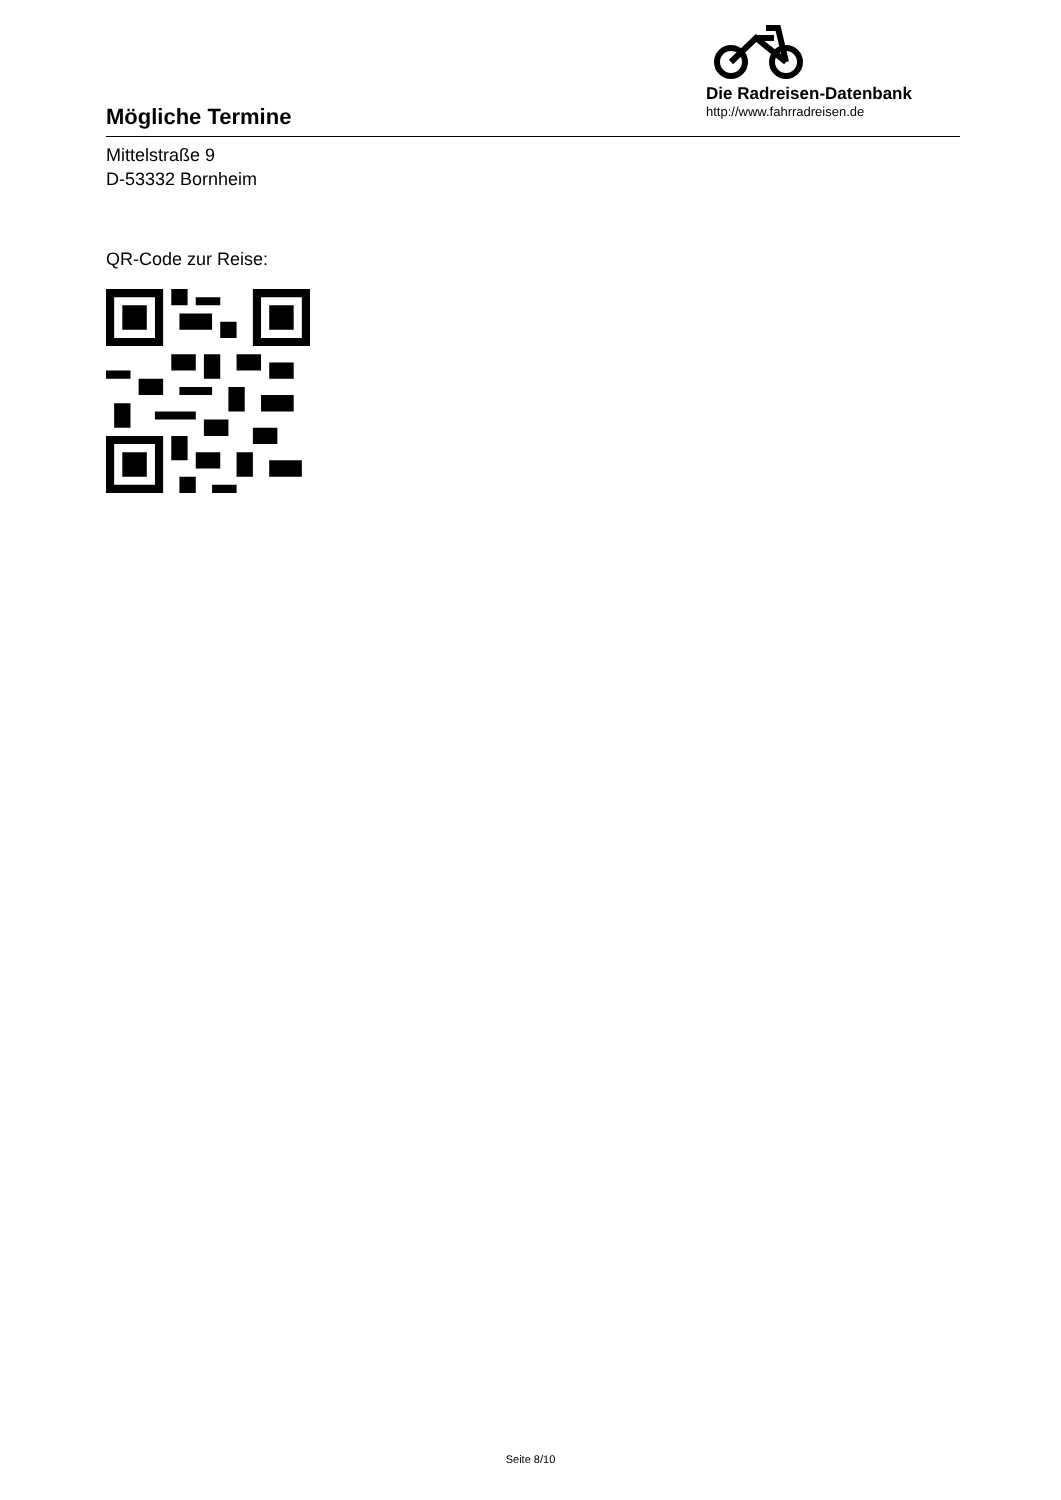Mögliche Termine
Die Radreisen-Datenbank
http://www.fahrradreisen.de
Mittelstraße 9
D-53332 Bornheim
QR-Code zur Reise:
Seite 8/10